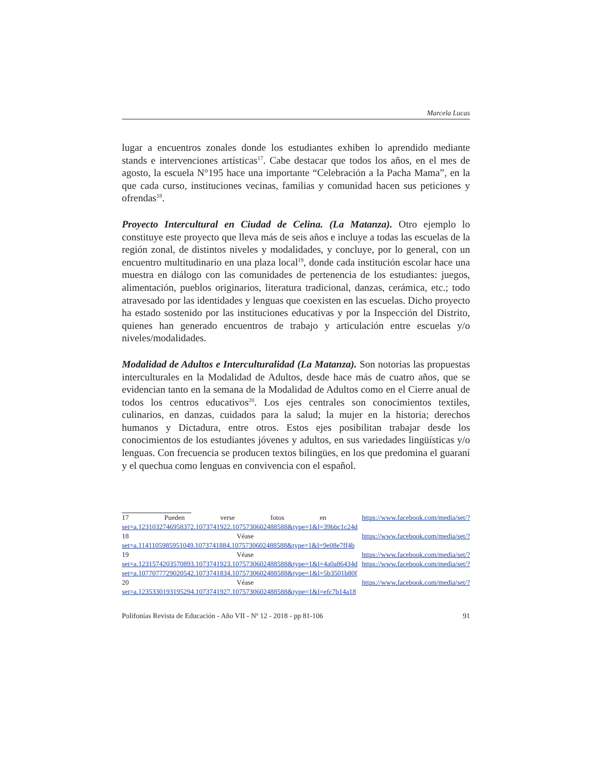Marcela Lucas
lugar a encuentros zonales donde los estudiantes exhiben lo aprendido mediante stands e intervenciones artísticas<sup>17</sup>. Cabe destacar que todos los años, en el mes de agosto, la escuela N°195 hace una importante “Celebración a la Pacha Mama”, en la que cada curso, instituciones vecinas, familias y comunidad hacen sus peticiones y ofrendas<sup>18</sup>.
Proyecto Intercultural en Ciudad de Celina. (La Matanza). Otro ejemplo lo constituye este proyecto que lleva más de seis años e incluye a todas las escuelas de la región zonal, de distintos niveles y modalidades, y concluye, por lo general, con un encuentro multitudinario en una plaza local<sup>19</sup>, donde cada institución escolar hace una muestra en diálogo con las comunidades de pertenencia de los estudiantes: juegos, alimentación, pueblos originarios, literatura tradicional, danzas, cerámica, etc.; todo atravesado por las identidades y lenguas que coexisten en las escuelas. Dicho proyecto ha estado sostenido por las instituciones educativas y por la Inspección del Distrito, quienes han generado encuentros de trabajo y articulación entre escuelas y/o niveles/modalidades.
Modalidad de Adultos e Interculturalidad (La Matanza). Son notorias las propuestas interculturales en la Modalidad de Adultos, desde hace más de cuatro años, que se evidencian tanto en la semana de la Modalidad de Adultos como en el Cierre anual de todos los centros educativos<sup>20</sup>. Los ejes centrales son conocimientos textiles, culinarios, en danzas, cuidados para la salud; la mujer en la historia; derechos humanos y Dictadura, entre otros. Estos ejes posibilitan trabajar desde los conocimientos de los estudiantes jóvenes y adultos, en sus variedades lingüísticas y/o lenguas. Con frecuencia se producen textos bilingües, en los que predomina el guaraní y el quechua como lenguas en convivencia con el español.
17 Pueden verse fotos en https://www.facebook.com/media/set/?set=a.1231032746958372.1073741922.1075730602488588&type=1&l=39bbc1c24d
18 Véase https://www.facebook.com/media/set/?set=a.1141105985951049.1073741884.1075730602488588&type=1&l=9e08e7ff4b
19 Véase https://www.facebook.com/media/set/?set=a.1231574203570893.1073741923.1075730602488588&type=1&l=4a0a86434d https://www.facebook.com/media/set/?set=a.1077077729020542.1073741834.1075730602488588&type=1&l=5b3501b80f
20 Véase https://www.facebook.com/media/set/?set=a.1235330193195294.1073741927.1075730602488588&type=1&l=efc7b14a18
Polifonías Revista de Educación - Año VII - Nº 12 - 2018 - pp 81-106 91